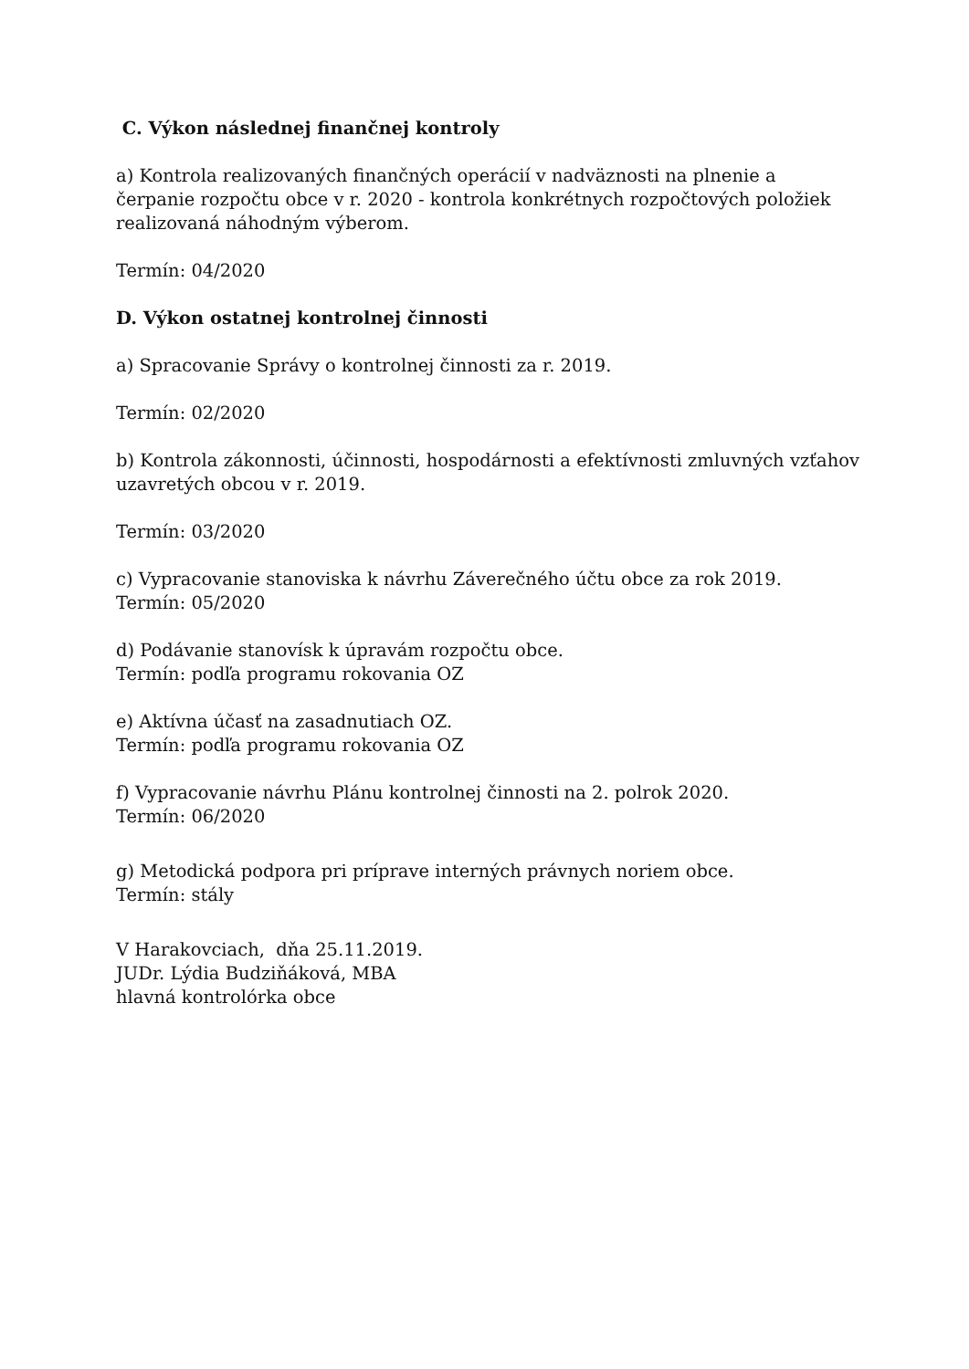C. Výkon následnej finančnej kontroly
a) Kontrola realizovaných finančných operácií v nadväznosti na plnenie a čerpanie rozpočtu obce v r. 2020 - kontrola konkrétnych rozpočtových položiek realizovaná náhodným výberom.
Termín: 04/2020
D. Výkon ostatnej kontrolnej činnosti
a) Spracovanie Správy o kontrolnej činnosti za r. 2019.
Termín: 02/2020
b) Kontrola zákonnosti, účinnosti, hospodárnosti a efektívnosti zmluvných vzťahov uzavretých obcou v r. 2019.
Termín: 03/2020
c) Vypracovanie stanoviska k návrhu Záverečného účtu obce za rok 2019.
Termín: 05/2020
d) Podávanie stanovísk k úpravám rozpočtu obce.
Termín: podľa programu rokovania OZ
e) Aktívna účasť na zasadnutiach OZ.
Termín: podľa programu rokovania OZ
f) Vypracovanie návrhu Plánu kontrolnej činnosti na 2. polrok 2020.
Termín: 06/2020
g) Metodická podpora pri príprave interných právnych noriem obce.
Termín: stály
V Harakovciach, dňa 25.11.2019.
JUDr. Lýdia Budziňáková, MBA
hlavná kontrolórka obce